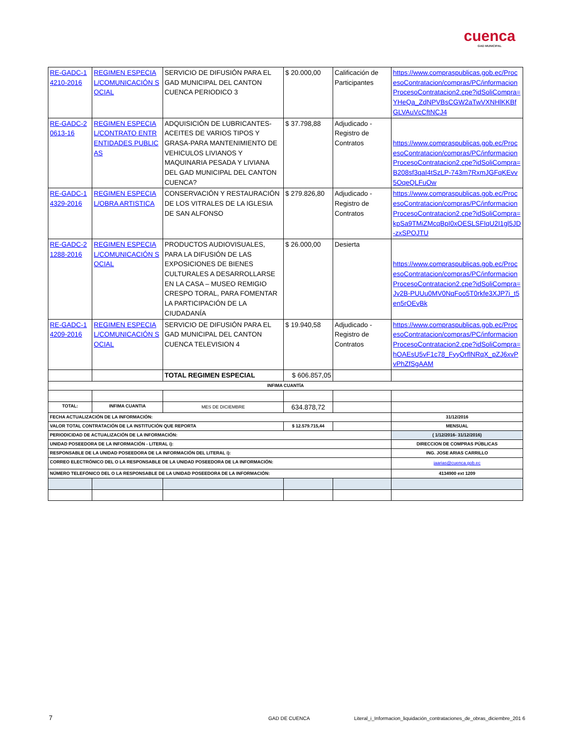cuenca
GAD MUNICIPAL
| RE-GADC-14210-2016 | REGIMEN ESPECIAL/COMUNICACIÓN SOCIAL | SERVICIO DE DIFUSIÓN PARA EL GAD MUNICIPAL DEL CANTON CUENCA PERIODICO 3 | $ 20.000,00 | Calificación de Participantes | https://www.compraspublicas.gob.ec/ProcesoContratacion/compras/PC/informacionProcesoContratacion2.cpe?idSoliCompra=YHeQa_ZdNPVBsCGW2aTwVXNHlKKBfGLVAuVcCftNCJ4 |
| RE-GADC-20613-16 | REGIMEN ESPECIAL/CONTRATO ENTR ENTIDADES PUBLICAS | ADQUISICIÓN DE LUBRICANTES-ACEITES DE VARIOS TIPOS Y GRASA-PARA MANTENIMIENTO DE VEHICULOS LIVIANOS Y MAQUINARIA PESADA Y LIVIANA DEL GAD MUNICIPAL DEL CANTON CUENCA? | $ 37.798,88 | Adjudicado - Registro de Contratos | https://www.compraspublicas.gob.ec/ProcesoContratacion/compras/PC/informacionProcesoContratacion2.cpe?idSoliCompra=B208sf3qaI4tSzLP-743m7RxmJGFqKEvv5OqeQLFuOw |
| RE-GADC-14329-2016 | REGIMEN ESPECIAL/OBRA ARTISTICA | CONSERVACIÓN Y RESTAURACIÓN DE LOS VITRALES DE LA IGLESIA DE SAN ALFONSO | $ 279.826,80 | Adjudicado - Registro de Contratos | https://www.compraspublicas.gob.ec/ProcesoContratacion/compras/PC/informacionProcesoContratacion2.cpe?idSoliCompra=kpSa9TMiZMcqBpI0xOESLSFIqU2I1gl5JD-zxSPOJTU |
| RE-GADC-21288-2016 | REGIMEN ESPECIAL/COMUNICACIÓN SOCIAL | PRODUCTOS AUDIOVISUALES, PARA LA DIFUSIÓN DE LAS EXPOSICIONES DE BIENES CULTURALES A DESARROLLARSE EN LA CASA – MUSEO REMIGIO CRESPO TORAL, PARA FOMENTAR LA PARTICIPACIÓN DE LA CIUDADANÍA | $ 26.000,00 | Desierta | https://www.compraspublicas.gob.ec/ProcesoContratacion/compras/PC/informacionProcesoContratacion2.cpe?idSoliCompra=Jv2B-PUUu0MV0NqFoo5T0rkfe3XJP7i_t5en5rOEvBk |
| RE-GADC-14209-2016 | REGIMEN ESPECIAL/COMUNICACIÓN SOCIAL | SERVICIO DE DIFUSIÓN PARA EL GAD MUNICIPAL DEL CANTON CUENCA TELEVISION 4 | $ 19.940,58 | Adjudicado - Registro de Contratos | https://www.compraspublicas.gob.ec/ProcesoContratacion/compras/PC/informacionProcesoContratacion2.cpe?idSoliCompra=hOAEsU5vF1c78_FyyOrflNRqX_pZJ6xvPvPhZfSgAAM |
| | | TOTAL REGIMEN ESPECIAL | $ 606.857,05 | | |
| INFIMA CUANTÍA | | | | | |
| TOTAL: | INFIMA CUANTIA | MES DE DICIEMBRE | 634.878,72 | | |
| FECHA ACTUALIZACIÓN DE LA INFORMACIÓN: | | | | | 31/12/2016 |
| VALOR TOTAL CONTRATACIÓN DE LA INSTITUCIÓN QUE REPORTA | | | $ 12.579.715,44 | | MENSUAL |
| PERIODICIDAD DE ACTUALIZACIÓN DE LA INFORMACIÓN: | | | | | ( 1/12/2016- 31/12/2016) |
| UNIDAD POSEEDORA DE LA INFORMACIÓN - LITERAL i): | | | | | DIRECCION DE COMPRAS PÚBLICAS |
| RESPONSABLE DE LA UNIDAD POSEEDORA DE LA INFORMACIÓN DEL LITERAL i): | | | | | ING. JOSE ARIAS CARRILLO |
| CORREO ELECTRÓNICO DEL O LA RESPONSABLE DE LA UNIDAD POSEEDORA DE LA INFORMACIÓN: | | | | | jaarias@cuenca.gob.ec |
| NÚMERO TELEFÓNICO DEL O LA RESPONSABLE DE LA UNIDAD POSEEDORA DE LA INFORMACIÓN: | | | | | 4134900 ext 1209 |
7 GAD DE CUENCA
Literal_i_Informacion_liquidación_contrataciones_de_obras_diciembre_201 6